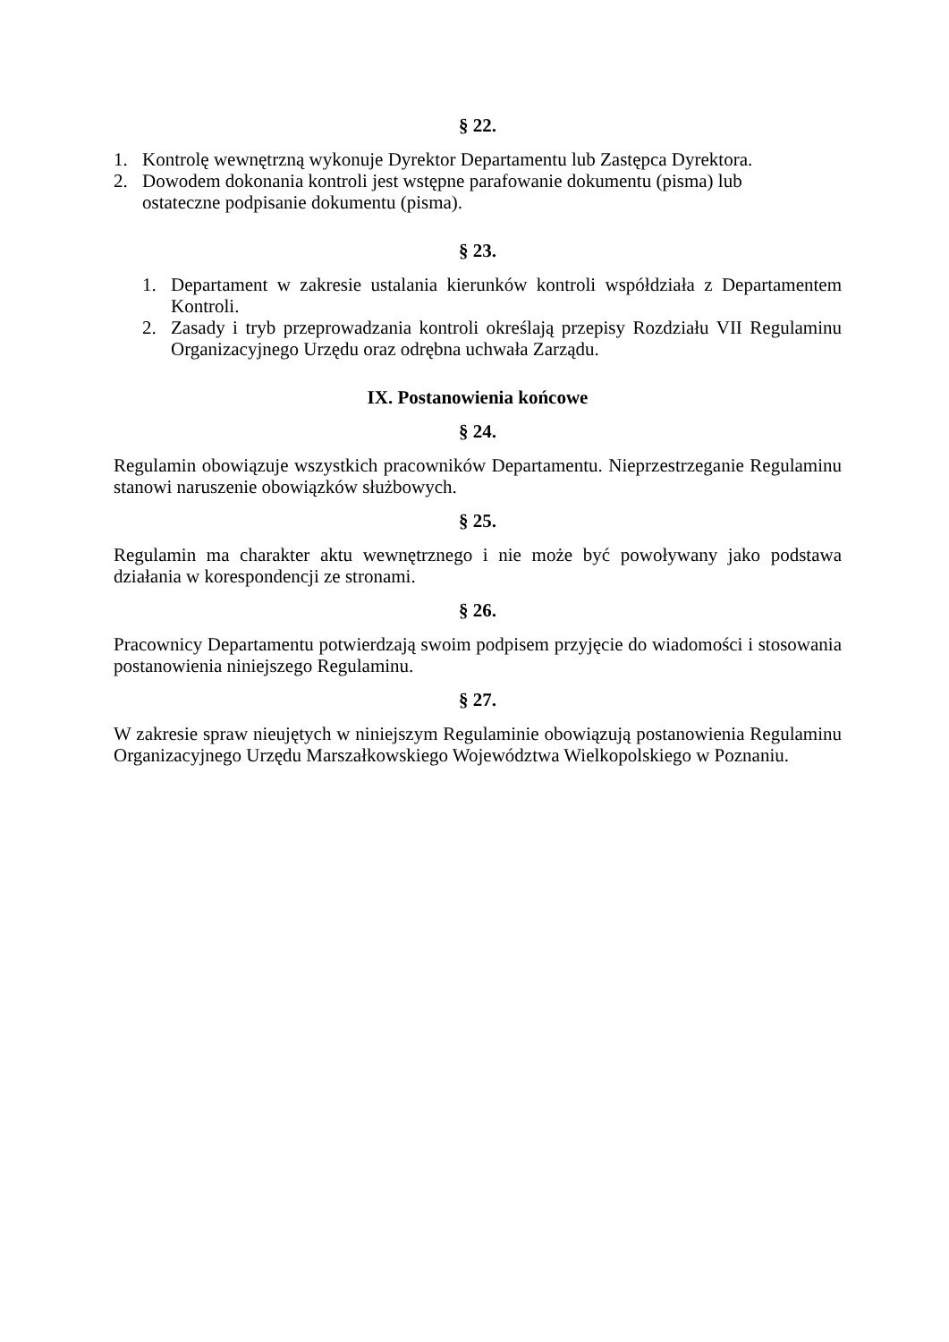§ 22.
1. Kontrolę wewnętrzną wykonuje Dyrektor Departamentu lub Zastępca Dyrektora.
2. Dowodem dokonania kontroli jest wstępne parafowanie dokumentu (pisma) lub ostateczne podpisanie dokumentu (pisma).
§ 23.
1. Departament w zakresie ustalania kierunków kontroli współdziała z Departamentem Kontroli.
2. Zasady i tryb przeprowadzania kontroli określają przepisy Rozdziału VII Regulaminu Organizacyjnego Urzędu oraz odrębna uchwała Zarządu.
IX. Postanowienia końcowe
§ 24.
Regulamin obowiązuje wszystkich pracowników Departamentu. Nieprzestrzeganie Regulaminu stanowi naruszenie obowiązków służbowych.
§ 25.
Regulamin ma charakter aktu wewnętrznego i nie może być powoływany jako podstawa działania w korespondencji ze stronami.
§ 26.
Pracownicy Departamentu potwierdzają swoim podpisem przyjęcie do wiadomości i stosowania postanowienia niniejszego Regulaminu.
§ 27.
W zakresie spraw nieujętych w niniejszym Regulaminie obowiązują postanowienia Regulaminu Organizacyjnego Urzędu Marszałkowskiego Województwa Wielkopolskiego w Poznaniu.